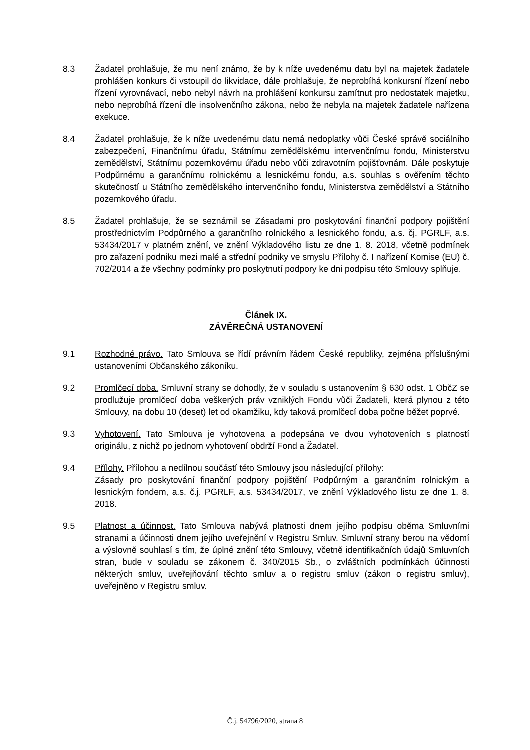8.3 Žadatel prohlašuje, že mu není známo, že by k níže uvedenému datu byl na majetek žadatele prohlášen konkurs či vstoupil do likvidace, dále prohlašuje, že neprobíhá konkursní řízení nebo řízení vyrovnávací, nebo nebyl návrh na prohlášení konkursu zamítnut pro nedostatek majetku, nebo neprobíhá řízení dle insolvenčního zákona, nebo že nebyla na majetek žadatele nařízena exekuce.
8.4 Žadatel prohlašuje, že k níže uvedenému datu nemá nedoplatky vůči České správě sociálního zabezpečení, Finančnímu úřadu, Státnímu zemědělskému intervenčnímu fondu, Ministerstvu zemědělství, Státnímu pozemkovému úřadu nebo vůči zdravotním pojišťovnám. Dále poskytuje Podpůrnému a garančnímu rolnickému a lesnickému fondu, a.s. souhlas s ověřením těchto skutečností u Státního zemědělského intervenčního fondu, Ministerstva zemědělství a Státního pozemkového úřadu.
8.5 Žadatel prohlašuje, že se seznámil se Zásadami pro poskytování finanční podpory pojištění prostřednictvím Podpůrného a garančního rolnického a lesnického fondu, a.s. čj. PGRLF, a.s. 53434/2017 v platném znění, ve znění Výkladového listu ze dne 1. 8. 2018, včetně podmínek pro zařazení podniku mezi malé a střední podniky ve smyslu Přílohy č. I nařízení Komise (EU) č. 702/2014 a že všechny podmínky pro poskytnutí podpory ke dni podpisu této Smlouvy splňuje.
Článek IX.
ZÁVĚREČNÁ USTANOVENÍ
9.1 Rozhodné právo. Tato Smlouva se řídí právním řádem České republiky, zejména příslušnými ustanoveními Občanského zákoníku.
9.2 Promlčecí doba. Smluvní strany se dohodly, že v souladu s ustanovením § 630 odst. 1 ObčZ se prodlužuje promlčecí doba veškerých práv vzniklých Fondu vůči Žadateli, která plynou z této Smlouvy, na dobu 10 (deset) let od okamžiku, kdy taková promlčecí doba počne běžet poprvé.
9.3 Vyhotovení. Tato Smlouva je vyhotovena a podepsána ve dvou vyhotoveních s platností originálu, z nichž po jednom vyhotovení obdrží Fond a Žadatel.
9.4 Přílohy. Přílohou a nedílnou součástí této Smlouvy jsou následující přílohy:
Zásady pro poskytování finanční podpory pojištění Podpůrným a garančním rolnickým a lesnickým fondem, a.s. č.j. PGRLF, a.s. 53434/2017, ve znění Výkladového listu ze dne 1. 8. 2018.
9.5 Platnost a účinnost. Tato Smlouva nabývá platnosti dnem jejího podpisu oběma Smluvními stranami a účinnosti dnem jejího uveřejnění v Registru Smluv. Smluvní strany berou na vědomí a výslovně souhlasí s tím, že úplné znění této Smlouvy, včetně identifikačních údajů Smluvních stran, bude v souladu se zákonem č. 340/2015 Sb., o zvláštních podmínkách účinnosti některých smluv, uveřejňování těchto smluv a o registru smluv (zákon o registru smluv), uveřejněno v Registru smluv.
Č.j. 54796/2020, strana 8